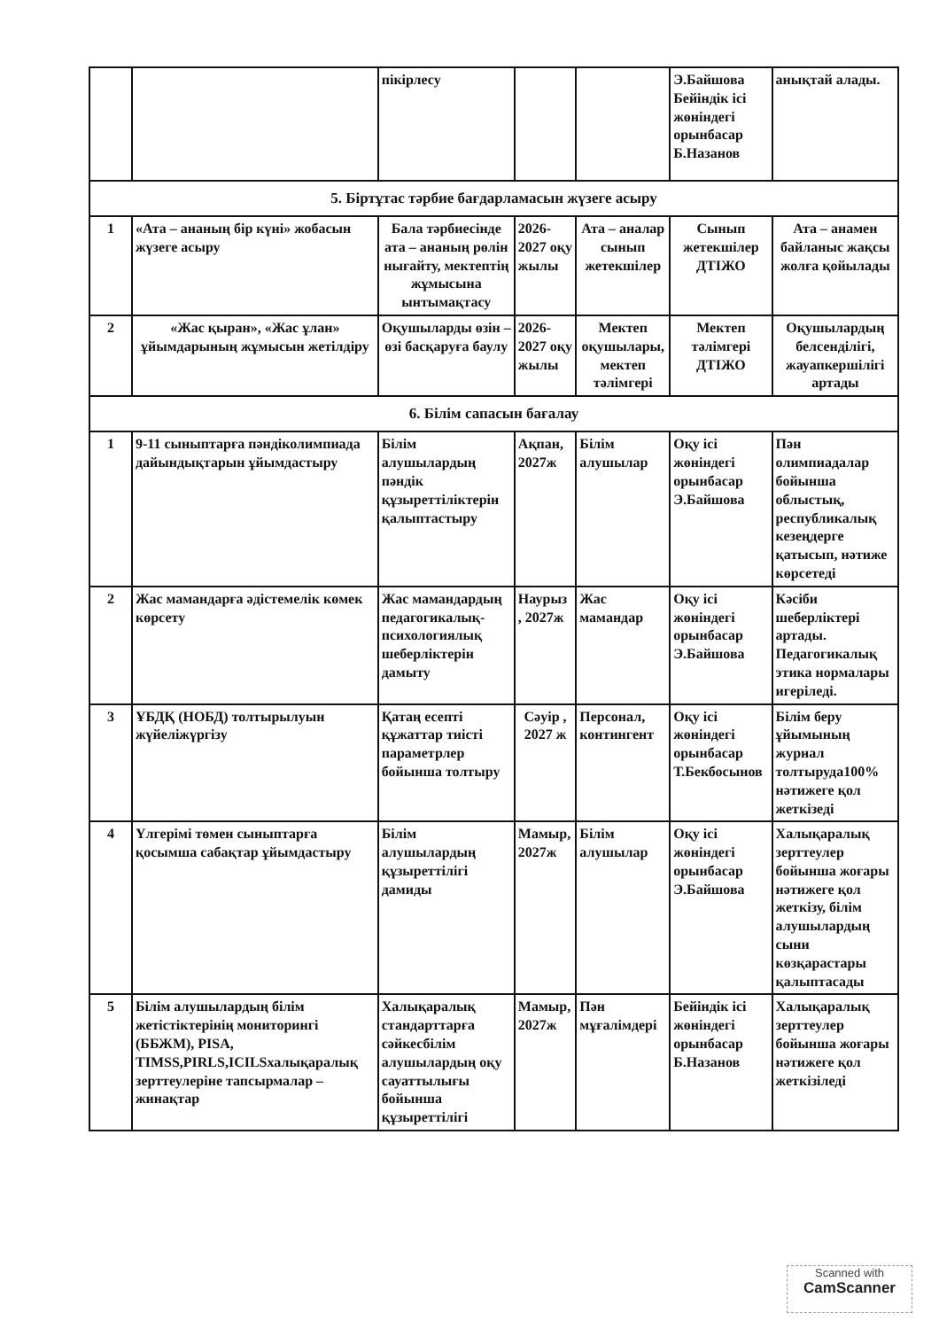| | | пікірлесу | | | Э.Байшова Бейіндік ісі жөніндегі орынбасар Б.Назанов | анықтай алады. |
| 5. Біртұтас тәрбие бағдарламасын жүзеге асыру | | | | | | |
| 1 | «Ата – ананың бір күні» жобасын жүзеге асыру | Бала тәрбиесінде ата – ананың рөлін нығайту, мектептің жұмысына ынтымақтасу | 2026-2027 оқу жылы | Ата – аналар сынып жетекшілер | Сынып жетекшілер ДТІЖО | Ата – анамен байланыс жақсы жолға қойылады |
| 2 | «Жас қыран», «Жас ұлан» ұйымдарының жұмысын жетілдіру | Оқушыларды өзін – өзі басқаруға баулу | 2026-2027 оқу жылы | Мектеп оқушылары, мектеп тәлімгері | Мектеп тәлімгері ДТІЖО | Оқушылардың белсенділігі, жауапкершілігі артады |
| 6. Білім сапасын бағалау | | | | | | |
| 1 | 9-11 сыныптарға пәндіколимпиада дайындықтарын ұйымдастыру | Білім алушылардың пәндік құзыреттіліктерін қалыптастыру | Ақпан, 2027ж | Білім алушылар | Оқу ісі жөніндегі орынбасар Э.Байшова | Пән олимпиадалар бойынша облыстық, республикалық кезеңдерге қатысып, нәтиже көрсетеді |
| 2 | Жас мамандарға әдістемелік көмек көрсету | Жас мамандардың педагогикалық-психологиялық шеберліктерін дамыту | Наурыз , 2027ж | Жас мамандар | Оқу ісі жөніндегі орынбасар Э.Байшова | Кәсіби шеберліктері артады. Педагогикалық этика нормалары игеріледі. |
| 3 | ҰБДҚ (НОБД) толтырылуын жүйеліжүргізу | Қатаң есепті құжаттар тиісті параметрлер бойынша толтыру | Сәуір , 2027 ж | Персонал, контингент | Оқу ісі жөніндегі орынбасар Т.Бекбосынов | Білім беру ұйымының журнал толтыруда100% нәтижеге қол жеткізеді |
| 4 | Үлгерімі төмен сыныптарға қосымша сабақтар ұйымдастыру | Білім алушылардың құзыреттілігі дамиды | Мамыр, 2027ж | Білім алушылар | Оқу ісі жөніндегі орынбасар Э.Байшова | Халықаралық зерттеулер бойынша жоғары нәтижеге қол жеткізу, білім алушылардың сыни көзқарастары қалыптасады |
| 5 | Білім алушылардың білім жетістіктерінің мониторингі (ББЖМ), PISA, TIMSS,PIRLS,ICILSхалықаралық зерттеулеріне тапсырмалар – жинақтар | Халықаралық стандарттарға сәйкесбілім алушылардың оқу сауаттылығы бойынша құзыреттілігі | Мамыр, 2027ж | Пән мұғалімдері | Бейіндік ісі жөніндегі орынбасар Б.Назанов | Халықаралық зерттеулер бойынша жоғары нәтижеге қол жеткізіледі |
Scanned with
CamScanner